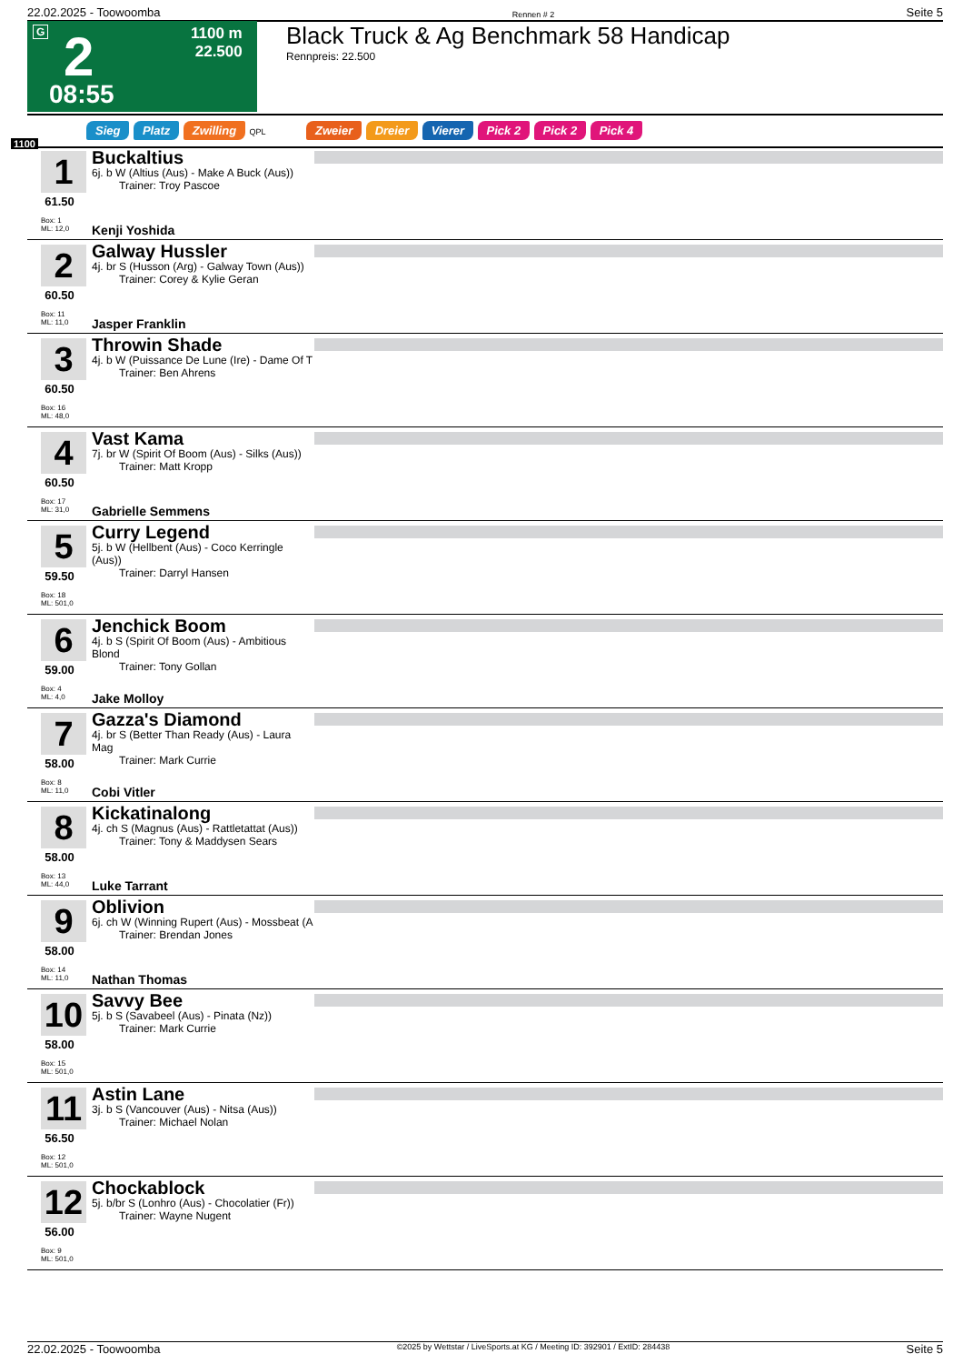22.02.2025 - Toowoomba Rennen # 2 Seite 5
G 2
1100 m
22.500
08:55
Black Truck & Ag Benchmark 58 Handicap
Rennpreis: 22.500
Sieg Platz Zwilling QPL Zweier Dreier Vierer Pick 2 Pick 2 Pick 4
1100
1
61.50
Box: 1
ML: 12,0
Buckaltius
6j. b W (Altius (Aus) - Make A Buck (Aus))
Trainer: Troy Pascoe
Kenji Yoshida
2
60.50
Box: 11
ML: 11,0
Galway Hussler
4j. br S (Husson (Arg) - Galway Town (Aus))
Trainer: Corey & Kylie Geran
Jasper Franklin
3
60.50
Box: 16
ML: 48,0
Throwin Shade
4j. b W (Puissance De Lune (Ire) - Dame Of T
Trainer: Ben Ahrens
4
60.50
Box: 17
ML: 31,0
Vast Kama
7j. br W (Spirit Of Boom (Aus) - Silks (Aus))
Trainer: Matt Kropp
Gabrielle Semmens
5
59.50
Box: 18
ML: 501,0
Curry Legend
5j. b W (Hellbent (Aus) - Coco Kerringle (Aus))
Trainer: Darryl Hansen
6
59.00
Box: 4
ML: 4,0
Jenchick Boom
4j. b S (Spirit Of Boom (Aus) - Ambitious Blond
Trainer: Tony Gollan
Jake Molloy
7
58.00
Box: 8
ML: 11,0
Gazza's Diamond
4j. br S (Better Than Ready (Aus) - Laura Mag
Trainer: Mark Currie
Cobi Vitler
8
58.00
Box: 13
ML: 44,0
Kickatinalong
4j. ch S (Magnus (Aus) - Rattletattat (Aus))
Trainer: Tony & Maddysen Sears
Luke Tarrant
9
58.00
Box: 14
ML: 11,0
Oblivion
6j. ch W (Winning Rupert (Aus) - Mossbeat (A
Trainer: Brendan Jones
Nathan Thomas
10
58.00
Box: 15
ML: 501,0
Savvy Bee
5j. b S (Savabeel (Aus) - Pinata (Nz))
Trainer: Mark Currie
11
56.50
Box: 12
ML: 501,0
Astin Lane
3j. b S (Vancouver (Aus) - Nitsa (Aus))
Trainer: Michael Nolan
12
56.00
Box: 9
ML: 501,0
Chockablock
5j. b/br S (Lonhro (Aus) - Chocolatier (Fr))
Trainer: Wayne Nugent
22.02.2025 - Toowoomba ©2025 by Wettstar / LiveSports.at KG / Meeting ID: 392901 / ExtID: 284438 Seite 5